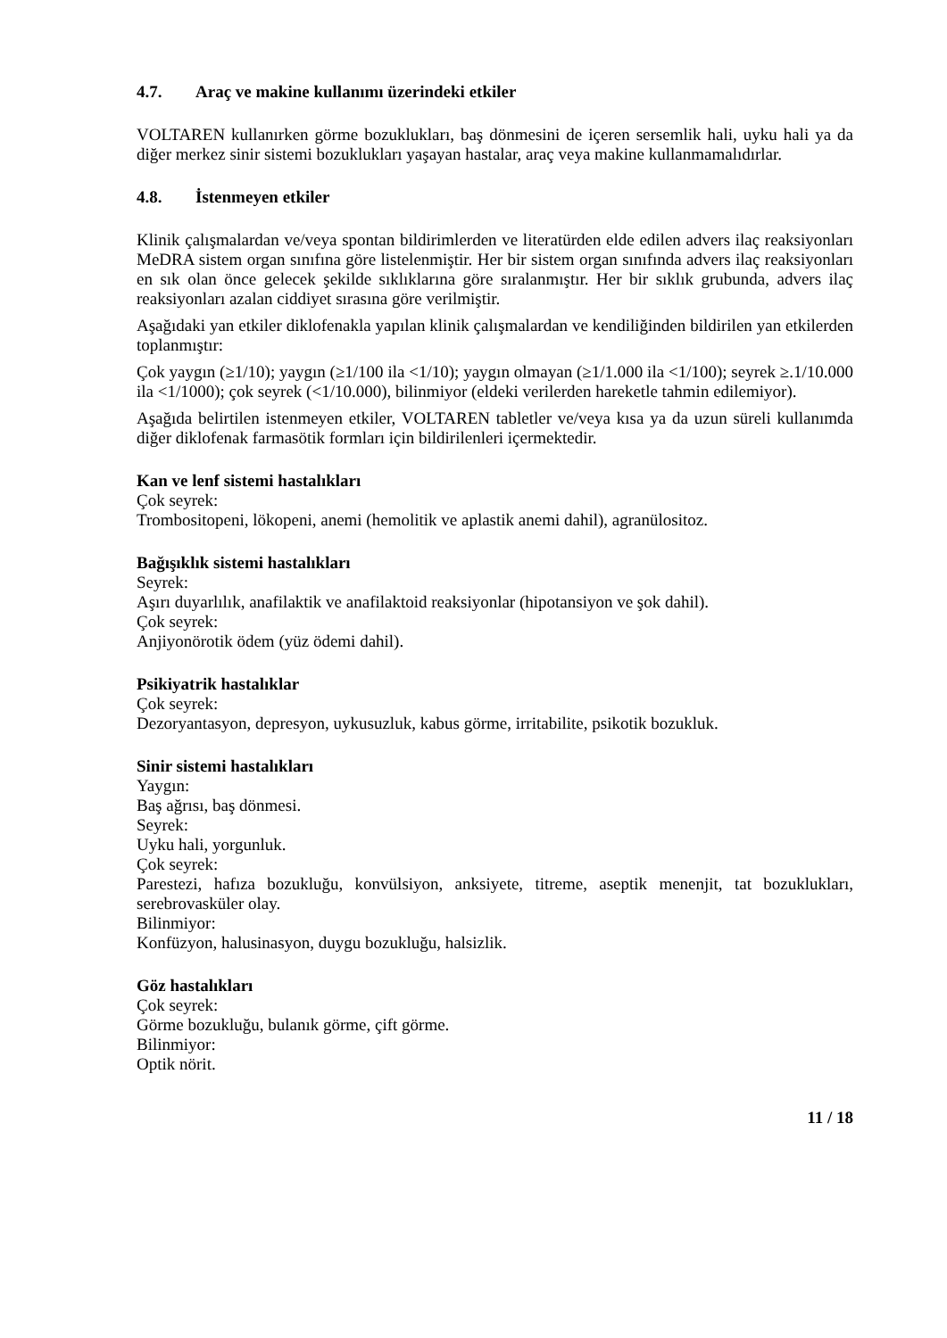4.7. Araç ve makine kullanımı üzerindeki etkiler
VOLTAREN kullanırken görme bozuklukları, baş dönmesini de içeren sersemlik hali, uyku hali ya da diğer merkez sinir sistemi bozuklukları yaşayan hastalar, araç veya makine kullanmamalıdırlar.
4.8. İstenmeyen etkiler
Klinik çalışmalardan ve/veya spontan bildirimlerden ve literatürden elde edilen advers ilaç reaksiyonları MeDRA sistem organ sınıfına göre listelenmiştir. Her bir sistem organ sınıfında advers ilaç reaksiyonları en sık olan önce gelecek şekilde sıklıklarına göre sıralanmıştır. Her bir sıklık grubunda, advers ilaç reaksiyonları azalan ciddiyet sırasına göre verilmiştir.
Aşağıdaki yan etkiler diklofenakla yapılan klinik çalışmalardan ve kendiliğinden bildirilen yan etkilerden toplanmıştır:
Çok yaygın (≥1/10); yaygın (≥1/100 ila <1/10); yaygın olmayan (≥1/1.000 ila <1/100); seyrek ≥.1/10.000 ila <1/1000); çok seyrek (<1/10.000), bilinmiyor (eldeki verilerden hareketle tahmin edilemiyor).
Aşağıda belirtilen istenmeyen etkiler, VOLTAREN tabletler ve/veya kısa ya da uzun süreli kullanımda diğer diklofenak farmasötik formları için bildirilenleri içermektedir.
Kan ve lenf sistemi hastalıkları
Çok seyrek:
Trombositopeni, lökopeni, anemi (hemolitik ve aplastik anemi dahil), agranülositoz.
Bağışıklık sistemi hastalıkları
Seyrek:
Aşırı duyarlılık, anafilaktik ve anafilaktoid reaksiyonlar (hipotansiyon ve şok dahil).
Çok seyrek:
Anjiyonörotik ödem (yüz ödemi dahil).
Psikiyatrik hastalıklar
Çok seyrek:
Dezoryantasyon, depresyon, uykusuzluk, kabus görme, irritabilite, psikotik bozukluk.
Sinir sistemi hastalıkları
Yaygın:
Baş ağrısı, baş dönmesi.
Seyrek:
Uyku hali, yorgunluk.
Çok seyrek:
Parestezi, hafıza bozukluğu, konvülsiyon, anksiyete, titreme, aseptik menenjit, tat bozuklukları, serebrovasküler olay.
Bilinmiyor:
Konfüzyon, halusinasyon, duygu bozukluğu, halsizlik.
Göz hastalıkları
Çok seyrek:
Görme bozukluğu, bulanık görme, çift görme.
Bilinmiyor:
Optik nörit.
11 / 18